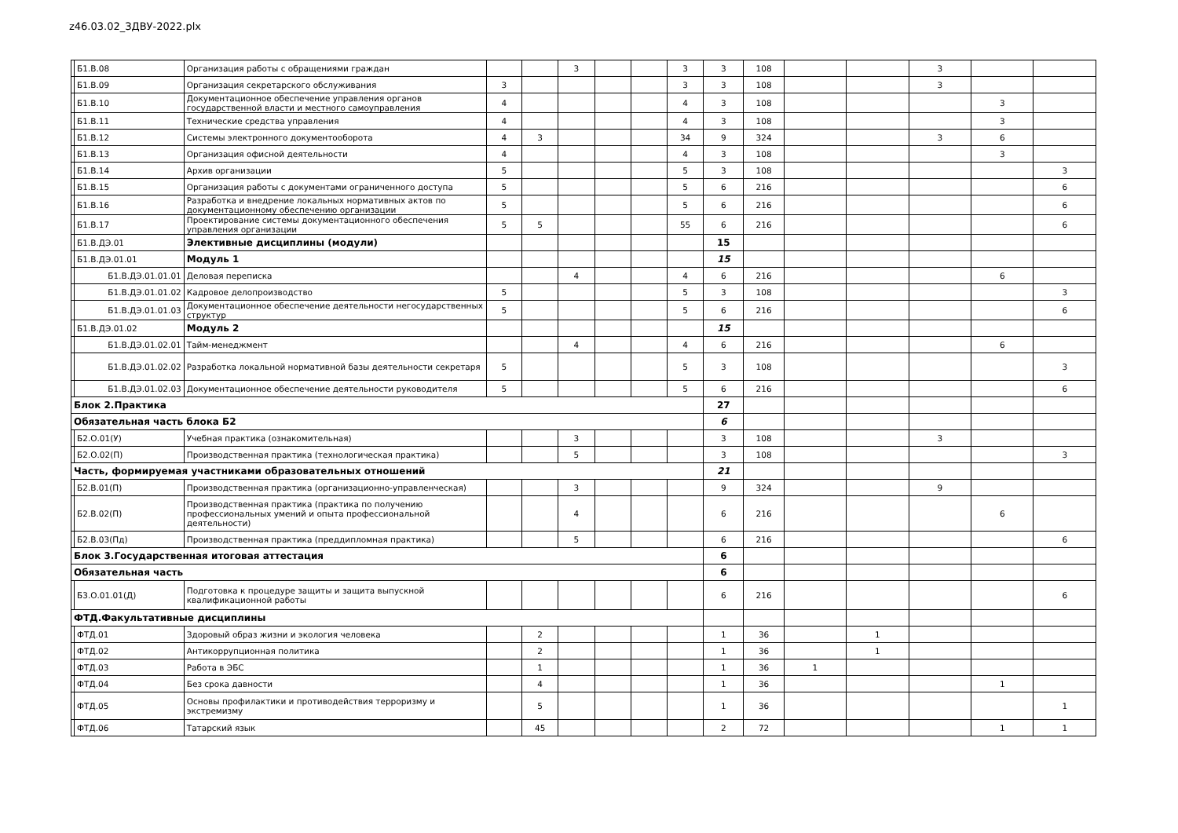z46.03.02_ЗДВУ-2022.plx
| | Б1.В.08 | Организация работы с обращениями граждан | | | 3 | | | 3 | 3 | 108 | | | 3 | | |
| | Б1.В.09 | Организация секретарского обслуживания | 3 | | | | | 3 | 3 | 108 | | | 3 | | |
| | Б1.В.10 | Документационное обеспечение управления органов государственной власти и местного самоуправления | 4 | | | | | 4 | 3 | 108 | | | | 3 | |
| | Б1.В.11 | Технические средства управления | 4 | | | | | 4 | 3 | 108 | | | | 3 | |
| | Б1.В.12 | Системы электронного документооборота | 4 | 3 | | | | 34 | 9 | 324 | | | 3 | 6 | |
| | Б1.В.13 | Организация офисной деятельности | 4 | | | | | 4 | 3 | 108 | | | | 3 | |
| | Б1.В.14 | Архив организации | 5 | | | | | 5 | 3 | 108 | | | | | 3 |
| | Б1.В.15 | Организация работы с документами ограниченного доступа | 5 | | | | | 5 | 6 | 216 | | | | | 6 |
| | Б1.В.16 | Разработка и внедрение локальных нормативных актов по документационному обеспечению организации | 5 | | | | | 5 | 6 | 216 | | | | | 6 |
| | Б1.В.17 | Проектирование системы документационного обеспечения управления организации | 5 | 5 | | | | 55 | 6 | 216 | | | | | 6 |
| | Б1.В.ДЭ.01 | Элективные дисциплины (модули) | | | | | | | 15 | | | | | | |
| | Б1.В.ДЭ.01.01 | Модуль 1 | | | | | | | 15 | | | | | | |
| | Б1.В.ДЭ.01.01.01 | Деловая переписка | | | 4 | | | 4 | 6 | 216 | | | | 6 | |
| | Б1.В.ДЭ.01.01.02 | Кадровое делопроизводство | 5 | | | | | 5 | 3 | 108 | | | | | 3 |
| | Б1.В.ДЭ.01.01.03 | Документационное обеспечение деятельности негосударственных структур | 5 | | | | | 5 | 6 | 216 | | | | | 6 |
| | Б1.В.ДЭ.01.02 | Модуль 2 | | | | | | | 15 | | | | | | |
| | Б1.В.ДЭ.01.02.01 | Тайм-менеджмент | | | 4 | | | 4 | 6 | 216 | | | | 6 | |
| | Б1.В.ДЭ.01.02.02 | Разработка локальной нормативной базы деятельности секретаря | 5 | | | | | 5 | 3 | 108 | | | | | 3 |
| | Б1.В.ДЭ.01.02.03 | Документационное обеспечение деятельности руководителя | 5 | | | | | 5 | 6 | 216 | | | | | 6 |
| Блок 2.Практика | | | | | | | | | 27 | | | | | | |
| Обязательная часть блока Б2 | | | | | | | | | 6 | | | | | | |
| | Б2.О.01(У) | Учебная практика (ознакомительная) | | | 3 | | | | 3 | 108 | | | 3 | | |
| | Б2.О.02(П) | Производственная практика (технологическая практика) | | | 5 | | | | 3 | 108 | | | | | 3 |
| Часть, формируемая участниками образовательных отношений | | | | | | | | | 21 | | | | | | |
| | Б2.В.01(П) | Производственная практика (организационно-управленческая) | | | 3 | | | | 9 | 324 | | | 9 | | |
| | Б2.В.02(П) | Производственная практика (практика по получению профессиональных умений и опыта профессиональной деятельности) | | | 4 | | | | 6 | 216 | | | | 6 | |
| | Б2.В.03(Пд) | Производственная практика (преддипломная практика) | | | 5 | | | | 6 | 216 | | | | | 6 |
| Блок 3.Государственная итоговая аттестация | | | | | | | | | 6 | | | | | | |
| Обязательная часть | | | | | | | | | 6 | | | | | | |
| | Б3.О.01.01(Д) | Подготовка к процедуре защиты и защита выпускной квалификационной работы | | | | | | | 6 | 216 | | | | | 6 |
| ФТД.Факультативные дисциплины | | | | | | | | | | | | | | | |
| | ФТД.01 | Здоровый образ жизни и экология человека | | 2 | | | | | 1 | 36 | | 1 | | | |
| | ФТД.02 | Антикоррупционная политика | | 2 | | | | | 1 | 36 | | 1 | | | |
| | ФТД.03 | Работа в ЭБС | | 1 | | | | | 1 | 36 | 1 | | | | |
| | ФТД.04 | Без срока давности | | 4 | | | | | 1 | 36 | | | | 1 | |
| | ФТД.05 | Основы профилактики и противодействия терроризму и экстремизму | | 5 | | | | | 1 | 36 | | | | | 1 |
| | ФТД.06 | Татарский язык | | 45 | | | | | 2 | 72 | | | | 1 | 1 |